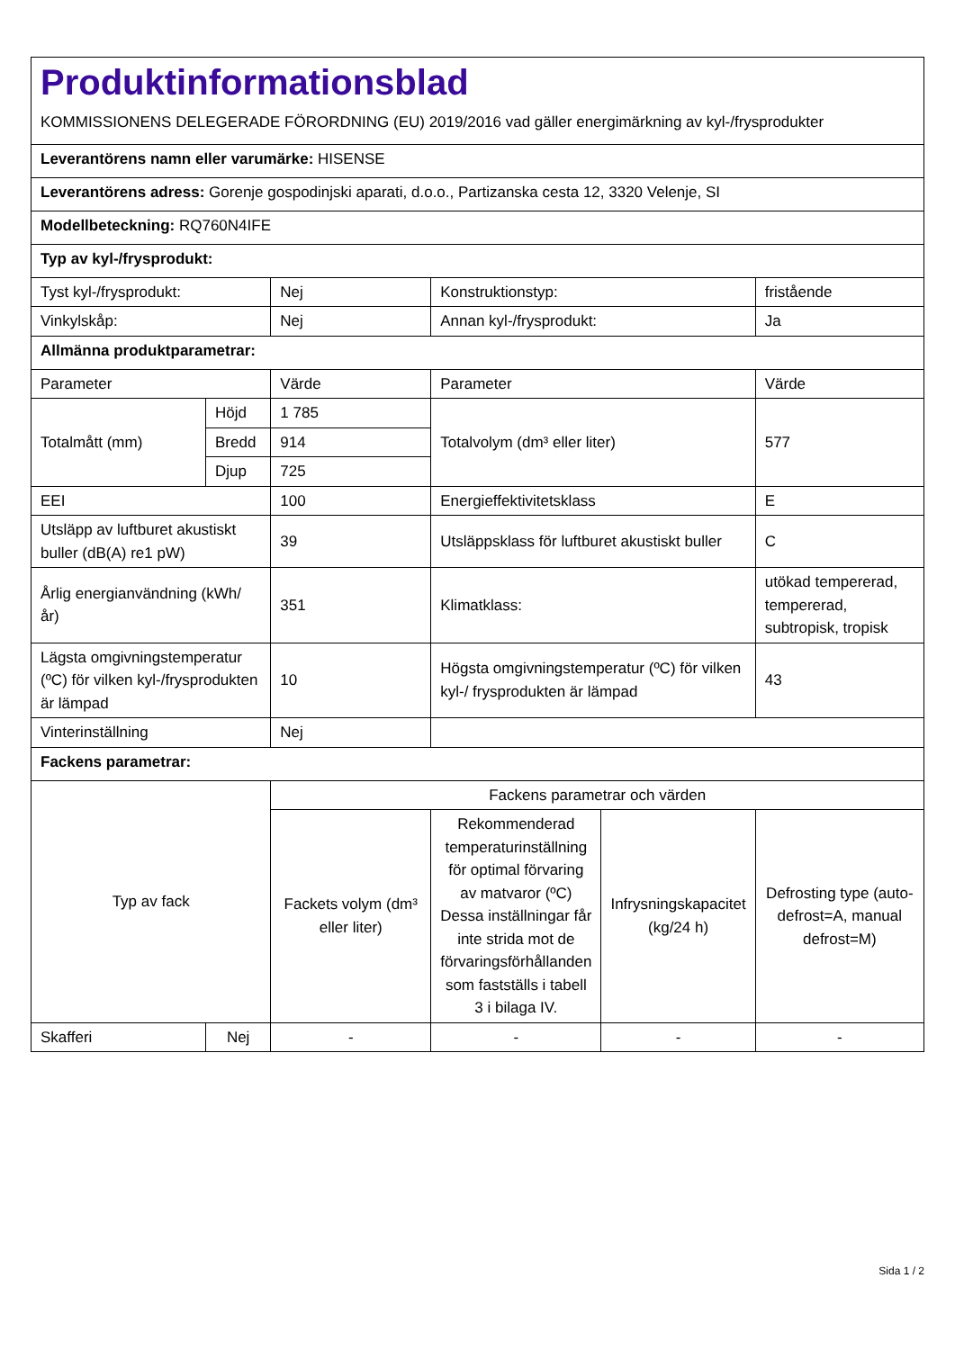| Produktinformationsblad KOMMISSIONENS DELEGERADE FÖRORDNING (EU) 2019/2016 vad gäller energimärkning av kyl-/frysprodukter | | | | | |
| Leverantörens namn eller varumärke: HISENSE | | | | | |
| Leverantörens adress: Gorenje gospodinjski aparati, d.o.o., Partizanska cesta 12, 3320 Velenje, SI | | | | | |
| Modellbeteckning: RQ760N4IFE | | | | | |
| Typ av kyl-/frysprodukt: | | | | | |
| Tyst kyl-/frysprodukt: | | Nej | Konstruktionstyp: | | fristående |
| Vinkylskåp: | | Nej | Annan kyl-/frysprodukt: | | Ja |
| Allmänna produktparametrar: | | | | | |
| Parameter | | Värde | Parameter | | Värde |
| Totalmått (mm) | Höjd | 1 785 | Totalvolym (dm³ eller liter) | | 577 |
| | Bredd | 914 | | | |
| | Djup | 725 | | | |
| EEI | | 100 | Energieffektivitetsklass | | E |
| Utsläpp av luftburet akustiskt buller (dB(A) re1 pW) | | 39 | Utsläppsklass för luftburet akustiskt buller | | C |
| Årlig energianvändning (kWh/ år) | | 351 | Klimatklass: | | utökad tempererad, tempererad, subtropisk, tropisk |
| Lägsta omgivningstemperatur (ºC) för vilken kyl-/frysprodukten är lämpad | | 10 | Högsta omgivningstemperatur (ºC) för vilken kyl-/ frysprodukten är lämpad | | 43 |
| Vinterinställning | | Nej | | | |
| Fackens parametrar: | | | | | |
| Typ av fack | | Fackens parametrar och värden | | | |
| | | Fackets volym (dm³ eller liter) | Rekommenderad temperaturinställning för optimal förvaring av matvaror (ºC) Dessa inställningar får inte strida mot de förvaringsförhållanden som fastställs i tabell 3 i bilaga IV. | Infrysningskapacitet (kg/24 h) | Defrosting type (auto-defrost=A, manual defrost=M) |
| Skafferi | Nej | - | - | - | - |
Sida 1 / 2